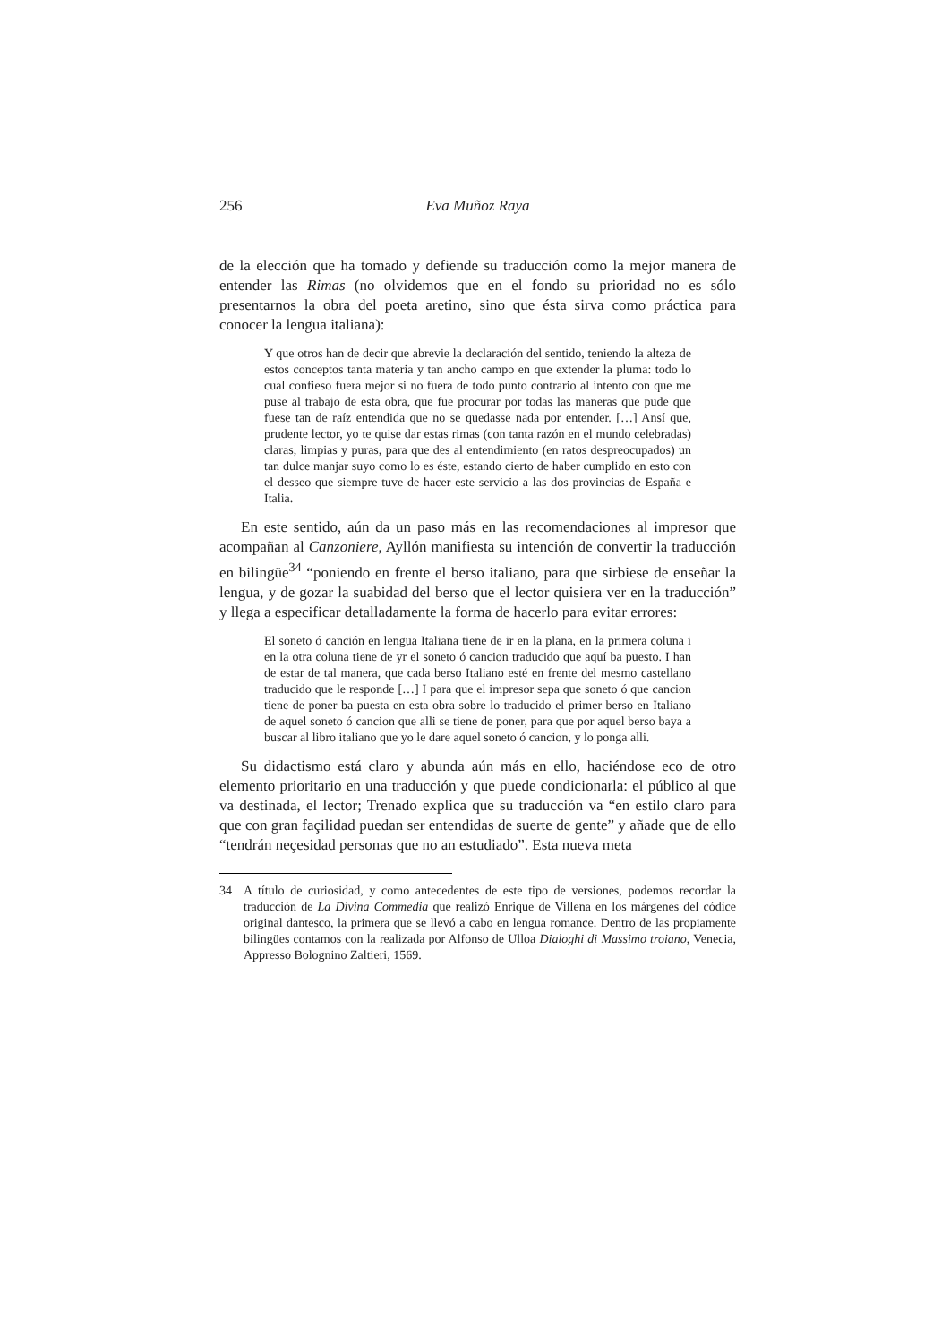256 Eva Muñoz Raya
de la elección que ha tomado y defiende su traducción como la mejor manera de entender las Rimas (no olvidemos que en el fondo su prioridad no es sólo presentarnos la obra del poeta aretino, sino que ésta sirva como práctica para conocer la lengua italiana):
Y que otros han de decir que abrevie la declaración del sentido, teniendo la alteza de estos conceptos tanta materia y tan ancho campo en que extender la pluma: todo lo cual confieso fuera mejor si no fuera de todo punto contrario al intento con que me puse al trabajo de esta obra, que fue procurar por todas las maneras que pude que fuese tan de raíz entendida que no se quedasse nada por entender. […] Ansí que, prudente lector, yo te quise dar estas rimas (con tanta razón en el mundo celebradas) claras, limpias y puras, para que des al entendimiento (en ratos despreocupados) un tan dulce manjar suyo como lo es éste, estando cierto de haber cumplido en esto con el desseo que siempre tuve de hacer este servicio a las dos provincias de España e Italia.
En este sentido, aún da un paso más en las recomendaciones al impresor que acompañan al Canzoniere, Ayllón manifiesta su intención de convertir la traducción en bilingüe<sup>34</sup> “poniendo en frente el berso italiano, para que sirbiese de enseñar la lengua, y de gozar la suabidad del berso que el lector quisiera ver en la traducción” y llega a especificar detalladamente la forma de hacerlo para evitar errores:
El soneto ó canción en lengua Italiana tiene de ir en la plana, en la primera coluna i en la otra coluna tiene de yr el soneto ó cancion traducido que aquí ba puesto. I han de estar de tal manera, que cada berso Italiano esté en frente del mesmo castellano traducido que le responde […] I para que el impresor sepa que soneto ó que cancion tiene de poner ba puesta en esta obra sobre lo traducido el primer berso en Italiano de aquel soneto ó cancion que alli se tiene de poner, para que por aquel berso baya a buscar al libro italiano que yo le dare aquel soneto ó cancion, y lo ponga alli.
Su didactismo está claro y abunda aún más en ello, haciéndose eco de otro elemento prioritario en una traducción y que puede condicionarla: el público al que va destinada, el lector; Trenado explica que su traducción va “en estilo claro para que con gran façilidad puedan ser entendidas de suerte de gente” y añade que de ello “tendrán neçesidad personas que no an estudiado”. Esta nueva meta
34 A título de curiosidad, y como antecedentes de este tipo de versiones, podemos recordar la traducción de La Divina Commedia que realizó Enrique de Villena en los márgenes del códice original dantesco, la primera que se llevó a cabo en lengua romance. Dentro de las propiamente bilingües contamos con la realizada por Alfonso de Ulloa Dialoghi di Massimo troiano, Venecia, Appresso Bolognino Zaltieri, 1569.